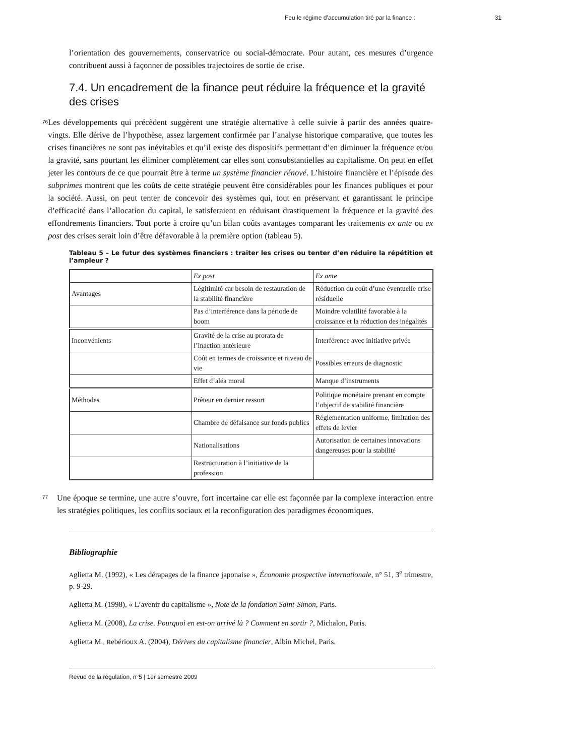Feu le régime d’accumulation tiré par la finance : 31
l’orientation des gouvernements, conservatrice ou social-démocrate. Pour autant, ces mesures d’urgence contribuent aussi à façonner de possibles trajectoires de sortie de crise.
7.4. Un encadrement de la finance peut réduire la fréquence et la gravité des crises
76
Les développements qui précèdent suggèrent une stratégie alternative à celle suivie à partir des années quatre-vingts. Elle dérive de l’hypothèse, assez largement confirmée par l’analyse historique comparative, que toutes les crises financières ne sont pas inévitables et qu’il existe des dispositifs permettant d’en diminuer la fréquence et/ou la gravité, sans pourtant les éliminer complètement car elles sont consubstantielles au capitalisme. On peut en effet jeter les contours de ce que pourrait être à terme un système financier rénové. L’histoire financière et l’épisode des subprimes montrent que les coûts de cette stratégie peuvent être considérables pour les finances publiques et pour la société. Aussi, on peut tenter de concevoir des systèmes qui, tout en préservant et garantissant le principe d’efficacité dans l’allocation du capital, le satisferaient en réduisant drastiquement la fréquence et la gravité des effondrements financiers. Tout porte à croire qu’un bilan coûts avantages comparant les traitements ex ante ou ex post des crises serait loin d’être défavorable à la première option (tableau 5).
Tableau 5 – Le futur des systèmes financiers : traiter les crises ou tenter d’en réduire la répétition et l’ampleur ?
| | Ex post | Ex ante |
| Avantages | Légitimité car besoin de restauration de la stabilité financière | Réduction du coût d’une éventuelle crise résiduelle |
| | Pas d’interférence dans la période de boom | Moindre volatilité favorable à la croissance et la réduction des inégalités |
| Inconvénients | Gravité de la crise au prorata de l’inaction antérieure | Interférence avec initiative privée |
| | Coût en termes de croissance et niveau de vie | Possibles erreurs de diagnostic |
| | Effet d’aléa moral | Manque d’instruments |
| Méthodes | Prêteur en dernier ressort | Politique monétaire prenant en compte l’objectif de stabilité financière |
| | Chambre de défaisance sur fonds publics | Réglementation uniforme, limitation des effets de levier |
| | Nationalisations | Autorisation de certaines innovations dangereuses pour la stabilité |
| | Restructuration à l’initiative de la profession | |
77
Une époque se termine, une autre s’ouvre, fort incertaine car elle est façonnée par la complexe interaction entre les stratégies politiques, les conflits sociaux et la reconfiguration des paradigmes économiques.
Bibliographie
Aglietta M. (1992), « Les dérapages de la finance japonaise », Économie prospective internationale, n° 51, 3<sup>e</sup> trimestre, p. 9-29.
Aglietta M. (1998), « L’avenir du capitalisme », Note de la fondation Saint-Simon, Paris.
Aglietta M. (2008), La crise. Pourquoi en est-on arrivé là ? Comment en sortir ?, Michalon, Paris.
Aglietta M., Rebérioux A. (2004), Dérives du capitalisme financier, Albin Michel, Paris.
Revue de la régulation, n°5 | 1er semestre 2009